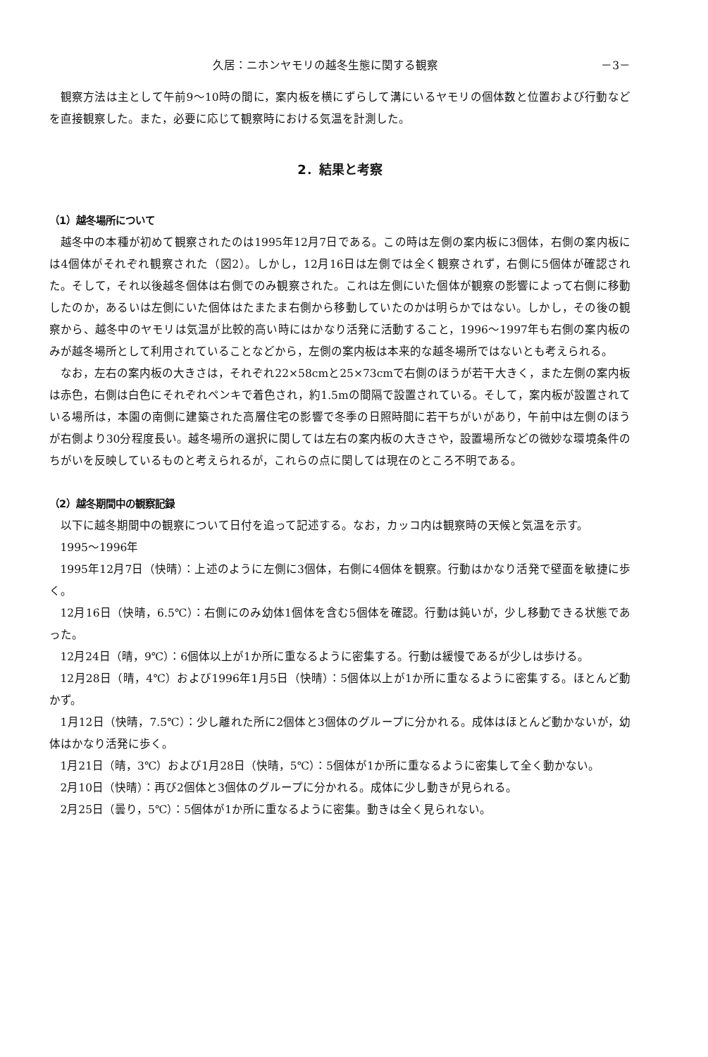久居：ニホンヤモリの越冬生態に関する観察 －3－
観察方法は主として午前9～10時の間に，案内板を横にずらして溝にいるヤモリの個体数と位置および行動などを直接観察した。また，必要に応じて観察時における気温を計測した。
2．結果と考察
（1）越冬場所について
越冬中の本種が初めて観察されたのは1995年12月7日である。この時は左側の案内板に3個体，右側の案内板には4個体がそれぞれ観察された（図2）。しかし，12月16日は左側では全く観察されず，右側に5個体が確認された。そして，それ以後越冬個体は右側でのみ観察された。これは左側にいた個体が観察の影響によって右側に移動したのか，あるいは左側にいた個体はたまたま右側から移動していたのかは明らかではない。しかし，その後の観察から、越冬中のヤモリは気温が比較的高い時にはかなり活発に活動すること，1996～1997年も右側の案内板のみが越冬場所として利用されていることなどから，左側の案内板は本来的な越冬場所ではないとも考えられる。
なお，左右の案内板の大きさは，それぞれ22×58cmと25×73cmで右側のほうが若干大きく，また左側の案内板は赤色，右側は白色にそれぞれペンキで着色され，約1.5mの間隔で設置されている。そして，案内板が設置されている場所は，本園の南側に建築された高層住宅の影響で冬季の日照時間に若干ちがいがあり，午前中は左側のほうが右側より30分程度長い。越冬場所の選択に関しては左右の案内板の大きさや，設置場所などの微妙な環境条件のちがいを反映しているものと考えられるが，これらの点に関しては現在のところ不明である。
（2）越冬期間中の観察記録
以下に越冬期間中の観察について日付を追って記述する。なお，カッコ内は観察時の天候と気温を示す。
1995～1996年
1995年12月7日（快晴）：上述のように左側に3個体，右側に4個体を観察。行動はかなり活発で壁面を敏捷に歩く。
12月16日（快晴，6.5℃）：右側にのみ幼体1個体を含む5個体を確認。行動は鈍いが，少し移動できる状態であった。
12月24日（晴，9℃）：6個体以上が1か所に重なるように密集する。行動は緩慢であるが少しは歩ける。
12月28日（晴，4℃）および1996年1月5日（快晴）：5個体以上が1か所に重なるように密集する。ほとんど動かず。
1月12日（快晴，7.5℃）：少し離れた所に2個体と3個体のグループに分かれる。成体はほとんど動かないが，幼体はかなり活発に歩く。
1月21日（晴，3℃）および1月28日（快晴，5℃）：5個体が1か所に重なるように密集して全く動かない。
2月10日（快晴）：再び2個体と3個体のグループに分かれる。成体に少し動きが見られる。
2月25日（曇り，5℃）：5個体が1か所に重なるように密集。動きは全く見られない。